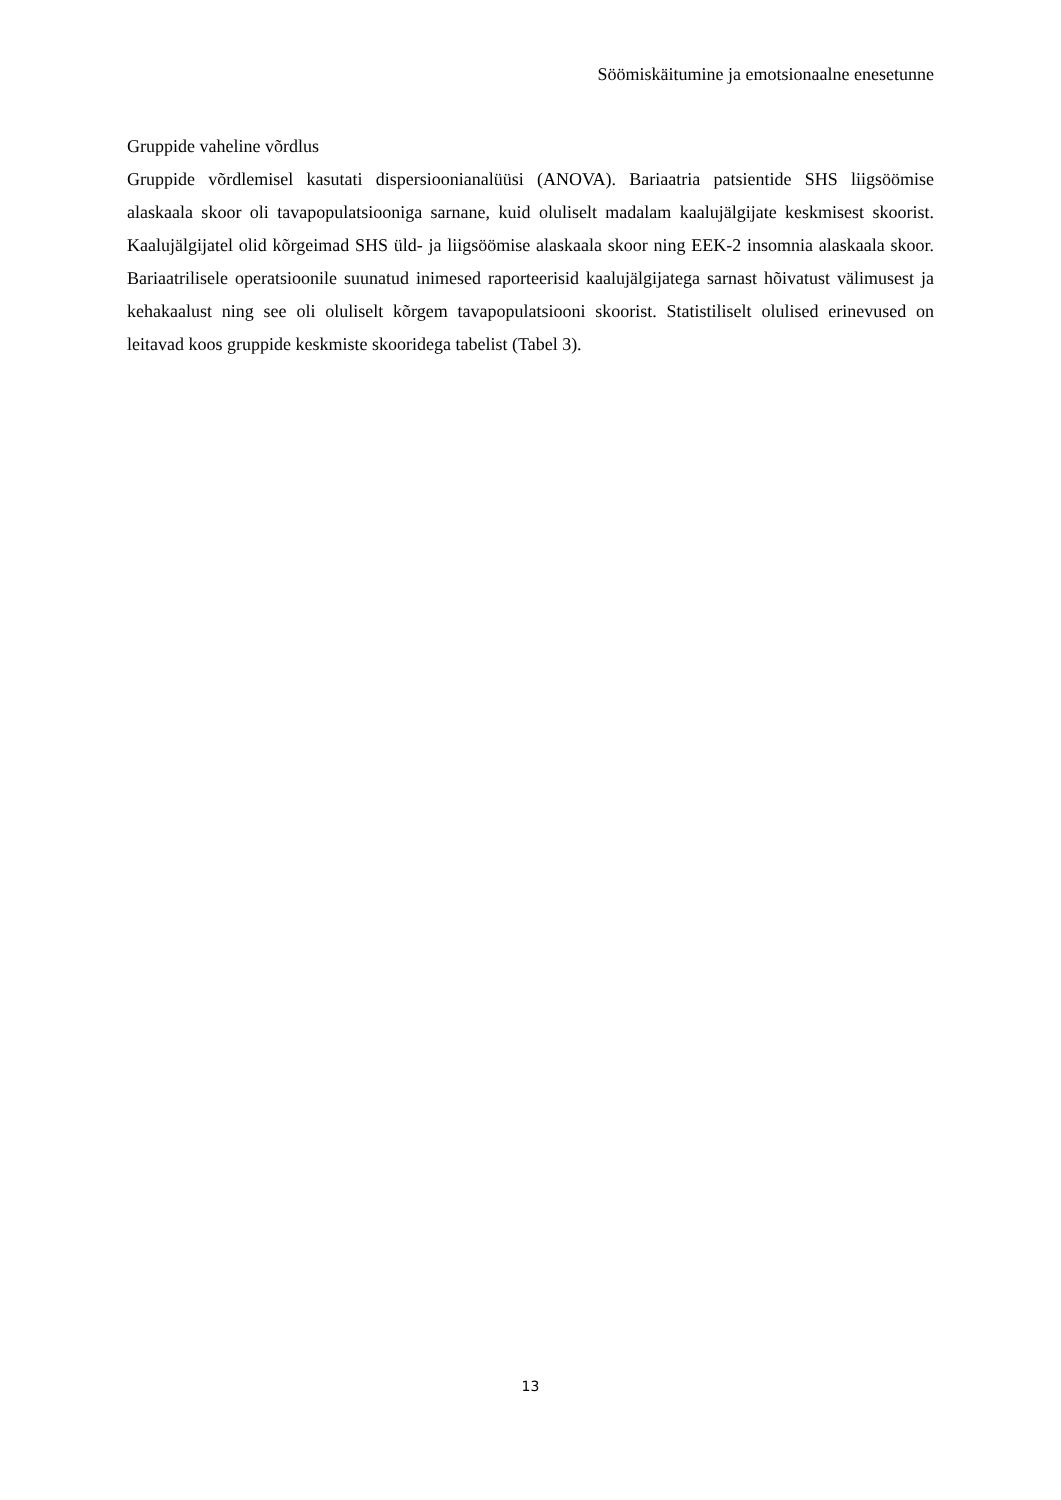Söömiskäitumine ja emotsionaalne enesetunne
Gruppide vaheline võrdlus
Gruppide võrdlemisel kasutati dispersioonianalüüsi (ANOVA). Bariaatria patsientide SHS liigsöömise alaskaala skoor oli tavapopulatsiooniga sarnane, kuid oluliselt madalam kaalujälgijate keskmisest skoorist. Kaalujälgijatel olid kõrgeimad SHS üld- ja liigsöömise alaskaala skoor ning EEK-2 insomnia alaskaala skoor. Bariaatrilisele operatsioonile suunatud inimesed raporteerisid kaalujälgijatega sarnast hõivatust välimusest ja kehakaalust ning see oli oluliselt kõrgem tavapopulatsiooni skoorist. Statistiliselt olulised erinevused on leitavad koos gruppide keskmiste skooridega tabelist (Tabel 3).
13